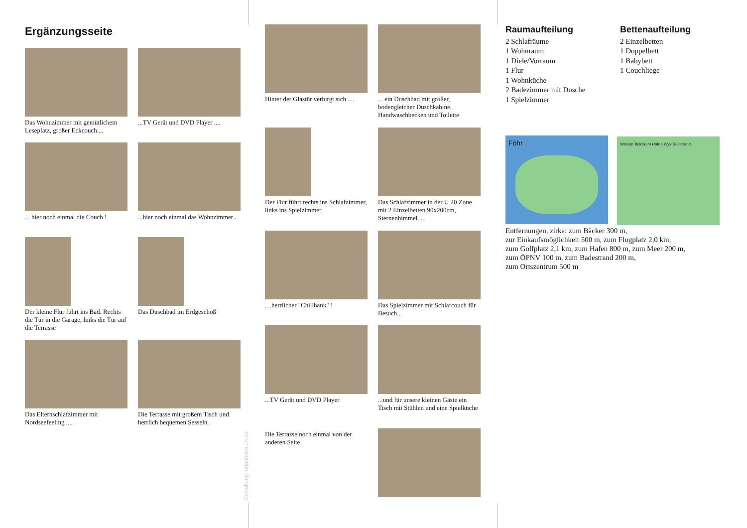Ergänzungsseite
Das Wohnzimmer mit gemütlichem Leseplatz, großer Eckcouch....
...TV Gerät und DVD Player ....
... hier noch einmal die Couch !
...hier noch einmal das Wohnzimmer..
Der kleine Flur führt ins Bad. Rechts die Tür in die Garage, links die Tür auf die Terrasse
Das Duschbad im Erdgeschoß
Das Elternschlafzimmer mit Nordseefeeling ....
Die Terrasse mit großem Tisch und herrlich bequemen Sesseln.
Gestaltung: urlaubstraum.de
Hinter der Glastür verbirgt sich ....
... ein Duschbad mit großer, bodengleicher Duschkabine, Handwaschbecken und Toilette
Der Flur führt rechts ins Schlafzimmer, links ins Spielzimmer
Das Schlafzimmer in der U 20 Zone mit 2 Einzelbetten 90x200cm, Sternenhimmel.....
....herrlicher "Chillbank" !
Das Spielzimmer mit Schlafcouch für Besuch...
...TV Gerät und DVD Player
...und für unsere kleinen Gäste ein Tisch mit Stühlen und eine Spielküche
Die Terrasse noch einmal von der anderen Seite.
Raumaufteilung
2 Schlafräume
1 Wohnraum
1 Diele/Vorraum
1 Flur
1 Wohnküche
2 Badezimmer mit Dusche
1 Spielzimmer
Bettenaufteilung
2 Einzelbetten
1 Doppelbett
1 Babybett
1 Couchliege
Föhr
Wrixum Boldixum Hafen Wyk Südstrand
Entfernungen, zirka: zum Bäcker 300 m,
zur Einkaufsmöglichkeit 500 m, zum Flugplatz 2,0 km,
zum Golfplatz 2,1 km, zum Hafen 800 m, zum Meer 200 m,
zum ÖPNV 100 m, zum Badestrand 200 m,
zum Ortszentrum 500 m